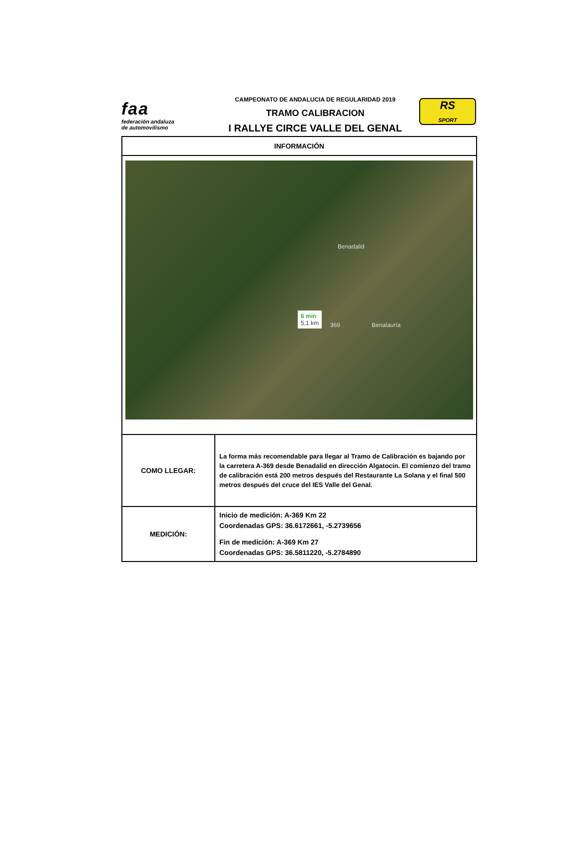faa
federación andaluza
de automovilismo
CAMPEONATO DE ANDALUCIA DE REGULARIDAD 2019
TRAMO CALIBRACION
I RALLYE CIRCE VALLE DEL GENAL
RS
SPORT
| INFORMACIÓN | |
| --- | --- |
| Benadalid Benalauría 6 min 5,1 km 369 | |
| COMO LLEGAR: | La forma más recomendable para llegar al Tramo de Calibración es bajando por la carretera A-369 desde Benadalid en dirección Algatocín. El comienzo del tramo de calibración está 200 metros después del Restaurante La Solana y el final 500 metros después del cruce del IES Valle del Genal. |
| MEDICIÓN: | Inicio de medición: A-369 Km 22 Coordenadas GPS: 36.6172661, -5.2739656 Fin de medición: A-369 Km 27 Coordenadas GPS: 36.5811220, -5.2784890 |